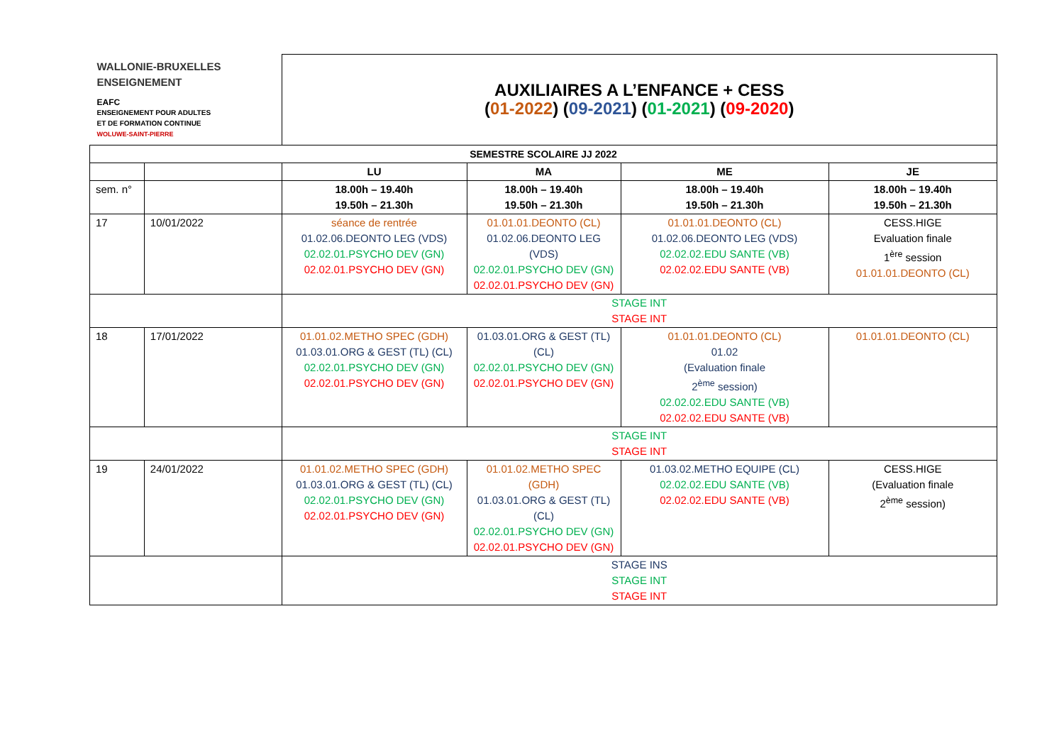| WALLONIE-BRUXELLES ENSEIGNEMENT EAFC ENSEIGNEMENT POUR ADULTES ET DE FORMATION CONTINUE WOLUWE-SAINT-PIERRE | | AUXILIAIRES A L’ENFANCE + CESS ( 01-2022 ) ( 09-2021 ) ( 01-2021 ) ( 09-2020 ) | | | |
| SEMESTRE SCOLAIRE JJ 2022 | | | | | |
| | | LU | MA | ME | JE |
| sem. n° | | 18.00h – 19.40h 19.50h – 21.30h | 18.00h – 19.40h 19.50h – 21.30h | 18.00h – 19.40h 19.50h – 21.30h | 18.00h – 19.40h 19.50h – 21.30h |
| 17 | 10/01/2022 | séance de rentrée 01.02.06.DEONTO LEG (VDS) 02.02.01.PSYCHO DEV (GN) 02.02.01.PSYCHO DEV (GN) | 01.01.01.DEONTO (CL) 01.02.06.DEONTO LEG (VDS) 02.02.01.PSYCHO DEV (GN) 02.02.01.PSYCHO DEV (GN) | 01.01.01.DEONTO (CL) 01.02.06.DEONTO LEG (VDS) 02.02.02.EDU SANTE (VB) 02.02.02.EDU SANTE (VB) | CESS.HIGE Evaluation finale 1<sup>ère</sup> session 01.01.01.DEONTO (CL) |
| | | STAGE INT STAGE INT | | | |
| 18 | 17/01/2022 | 01.01.02.METHO SPEC (GDH) 01.03.01.ORG & GEST (TL) (CL) 02.02.01.PSYCHO DEV (GN) 02.02.01.PSYCHO DEV (GN) | 01.03.01.ORG & GEST (TL) (CL) 02.02.01.PSYCHO DEV (GN) 02.02.01.PSYCHO DEV (GN) | 01.01.01.DEONTO (CL) 01.02 (Evaluation finale 2<sup>ème</sup> session) 02.02.02.EDU SANTE (VB) 02.02.02.EDU SANTE (VB) | 01.01.01.DEONTO (CL) |
| | | STAGE INT STAGE INT | | | |
| 19 | 24/01/2022 | 01.01.02.METHO SPEC (GDH) 01.03.01.ORG & GEST (TL) (CL) 02.02.01.PSYCHO DEV (GN) 02.02.01.PSYCHO DEV (GN) | 01.01.02.METHO SPEC (GDH) 01.03.01.ORG & GEST (TL) (CL) 02.02.01.PSYCHO DEV (GN) 02.02.01.PSYCHO DEV (GN) | 01.03.02.METHO EQUIPE (CL) 02.02.02.EDU SANTE (VB) 02.02.02.EDU SANTE (VB) | CESS.HIGE (Evaluation finale 2<sup>ème</sup> session) |
| | | STAGE INS STAGE INT STAGE INT | | | |